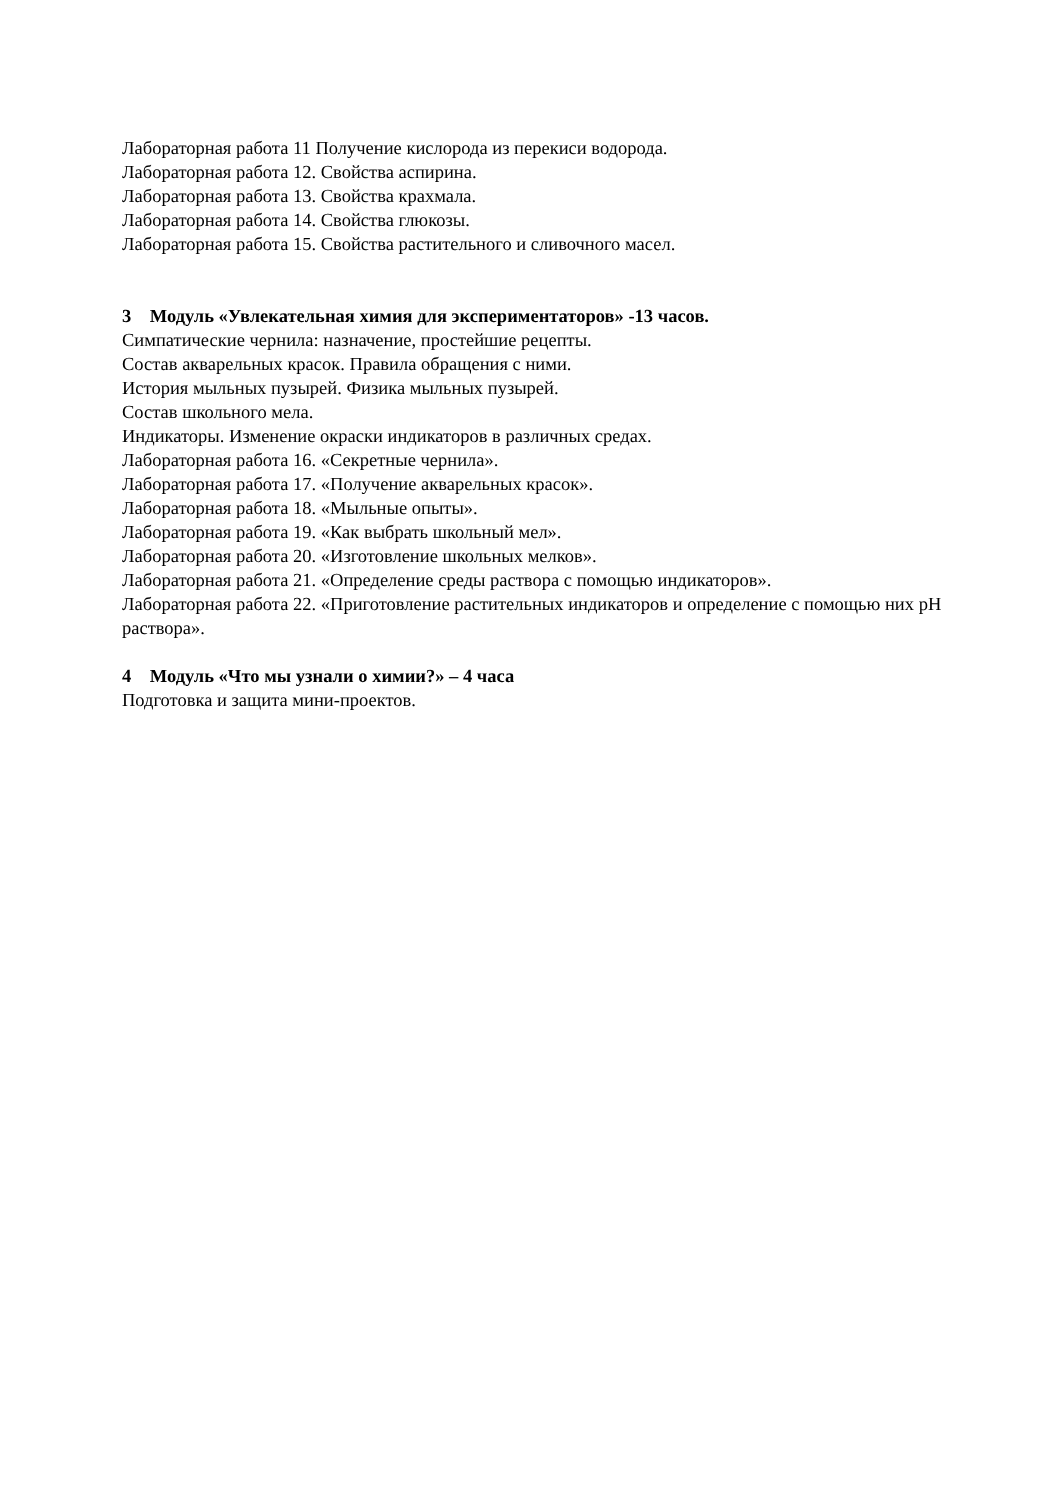Лабораторная работа 11 Получение кислорода из перекиси водорода.
Лабораторная работа 12. Свойства аспирина.
Лабораторная работа 13. Свойства крахмала.
Лабораторная работа 14. Свойства глюкозы.
Лабораторная работа 15. Свойства растительного и сливочного масел.
3 Модуль «Увлекательная химия для экспериментаторов» -13 часов.
Симпатические чернила: назначение, простейшие рецепты.
Состав акварельных красок. Правила обращения с ними.
История мыльных пузырей. Физика мыльных пузырей.
Состав школьного мела.
Индикаторы. Изменение окраски индикаторов в различных средах.
Лабораторная работа 16. «Секретные чернила».
Лабораторная работа 17. «Получение акварельных красок».
Лабораторная работа 18. «Мыльные опыты».
Лабораторная работа 19. «Как выбрать школьный мел».
Лабораторная работа 20. «Изготовление школьных мелков».
Лабораторная работа 21. «Определение среды раствора с помощью индикаторов».
Лабораторная работа 22. «Приготовление растительных индикаторов и определение с помощью них pH раствора».
4 Модуль «Что мы узнали о химии?» – 4 часа
Подготовка и защита мини-проектов.